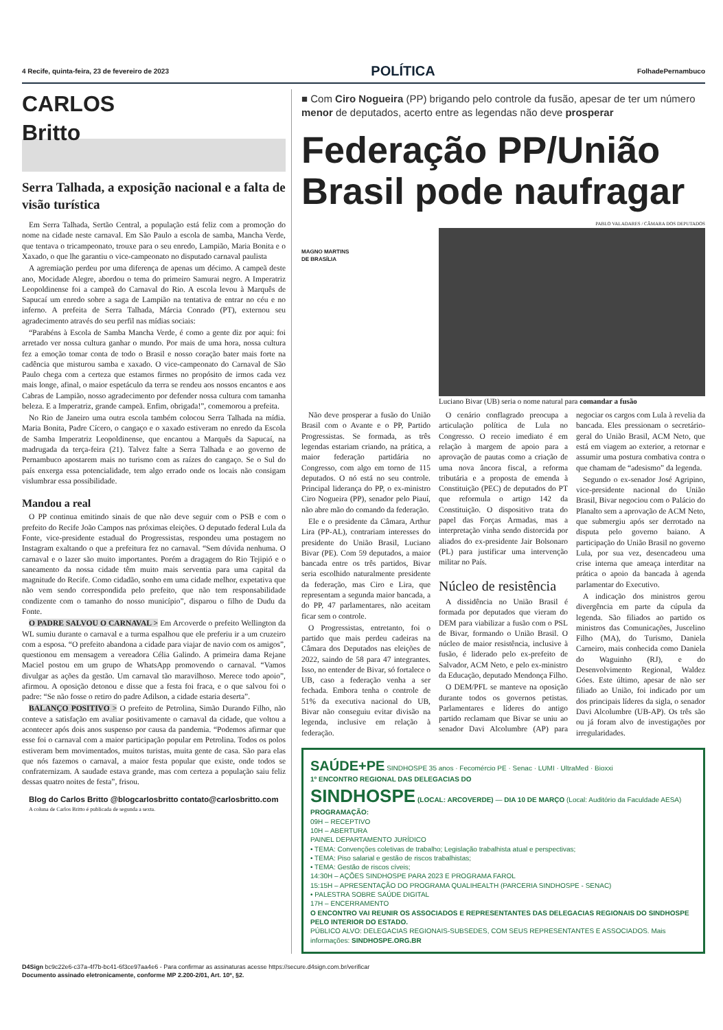4 Recife, quinta-feira, 23 de fevereiro de 2023 POLÍTICA FolhadePernambuco
CARLOS
Britto
Serra Talhada, a exposição nacional e a falta de visão turística
Em Serra Talhada, Sertão Central, a população está feliz com a promoção do nome na cidade neste carnaval. Em São Paulo a escola de samba, Mancha Verde, que tentava o tricampeonato, trouxe para o seu enredo, Lampião, Maria Bonita e o Xaxado, o que lhe garantiu o vice-campeonato no disputado carnaval paulista
A agremiação perdeu por uma diferença de apenas um décimo. A campeã deste ano, Mocidade Alegre, abordou o tema do primeiro Samurai negro. A Imperatriz Leopoldinense foi a campeã do Carnaval do Rio. A escola levou à Marquês de Sapucaí um enredo sobre a saga de Lampião na tentativa de entrar no céu e no inferno. A prefeita de Serra Talhada, Márcia Conrado (PT), externou seu agradecimento através do seu perfil nas mídias sociais:
“Parabéns à Escola de Samba Mancha Verde, é como a gente diz por aqui: foi arretado ver nossa cultura ganhar o mundo. Por mais de uma hora, nossa cultura fez a emoção tomar conta de todo o Brasil e nosso coração bater mais forte na cadência que misturou samba e xaxado. O vice-campeonato do Carnaval de São Paulo chega com a certeza que estamos firmes no propósito de irmos cada vez mais longe, afinal, o maior espetáculo da terra se rendeu aos nossos encantos e aos Cabras de Lampião, nosso agradecimento por defender nossa cultura com tamanha beleza. E a Imperatriz, grande campeã. Enfim, obrigada!”, comemorou a prefeita.
No Rio de Janeiro uma outra escola também colocou Serra Talhada na mídia. Maria Bonita, Padre Cícero, o cangaço e o xaxado estiveram no enredo da Escola de Samba Imperatriz Leopoldinense, que encantou a Marquês da Sapucaí, na madrugada da terça-feira (21). Talvez falte a Serra Talhada e ao governo de Pernambuco apostarem mais no turismo com as raízes do cangaço. Se o Sul do país enxerga essa potencialidade, tem algo errado onde os locais não consigam vislumbrar essa possibilidade.
Mandou a real
O PP continua emitindo sinais de que não deve seguir com o PSB e com o prefeito do Recife João Campos nas próximas eleições. O deputado federal Lula da Fonte, vice-presidente estadual do Progressistas, respondeu uma postagem no Instagram exaltando o que a prefeitura fez no carnaval. “Sem dúvida nenhuma. O carnaval e o lazer são muito importantes. Porém a dragagem do Rio Tejipió e o saneamento da nossa cidade têm muito mais serventia para uma capital da magnitude do Recife. Como cidadão, sonho em uma cidade melhor, expetativa que não vem sendo correspondida pelo prefeito, que não tem responsabilidade condizente com o tamanho do nosso município”, disparou o filho de Dudu da Fonte.
O PADRE SALVOU O CARNAVAL > Em Arcoverde o prefeito Wellington da WL sumiu durante o carnaval e a turma espalhou que ele preferiu ir a um cruzeiro com a esposa. “O prefeito abandona a cidade para viajar de navio com os amigos”, questionou em mensagem a vereadora Célia Galindo. A primeira dama Rejane Maciel postou em um grupo de WhatsApp promovendo o carnaval. “Vamos divulgar as ações da gestão. Um carnaval tão maravilhoso. Merece todo apoio”, afirmou. A oposição detonou e disse que a festa foi fraca, e o que salvou foi o padre: “Se não fosse o retiro do padre Adilson, a cidade estaria deserta”.
BALANÇO POSITIVO > O prefeito de Petrolina, Simão Durando Filho, não conteve a satisfação em avaliar positivamente o carnaval da cidade, que voltou a acontecer após dois anos suspenso por causa da pandemia. “Podemos afirmar que esse foi o carnaval com a maior participação popular em Petrolina. Todos os polos estiveram bem movimentados, muitos turistas, muita gente de casa. São para elas que nós fazemos o carnaval, a maior festa popular que existe, onde todos se confraternizam. A saudade estava grande, mas com certeza a população saiu feliz dessas quatro noites de festa”, frisou.
Blog do Carlos Britto @blogcarlosbritto contato@carlosbritto.com
A coluna de Carlos Britto é publicada de segunda a sexta.
■ Com Ciro Nogueira (PP) brigando pelo controle da fusão, apesar de ter um número menor de deputados, acerto entre as legendas não deve prosperar
Federação PP/União Brasil pode naufragar
MAGNO MARTINS
DE BRASÍLIA
PABLO VALADARES / CÂMARA DOS DEPUTADOS
Luciano Bivar (UB) seria o nome natural para comandar a fusão
Não deve prosperar a fusão do União Brasil com o Avante e o PP, Partido Progressistas. Se formada, as três legendas estariam criando, na prática, a maior federação partidária no Congresso, com algo em torno de 115 deputados. O nó está no seu controle. Principal liderança do PP, o ex-ministro Ciro Nogueira (PP), senador pelo Piauí, não abre mão do comando da federação.
Ele e o presidente da Câmara, Arthur Lira (PP-AL), contrariam interesses do presidente do União Brasil, Luciano Bivar (PE). Com 59 deputados, a maior bancada entre os três partidos, Bivar seria escolhido naturalmente presidente da federação, mas Ciro e Lira, que representam a segunda maior bancada, a do PP, 47 parlamentares, não aceitam ficar sem o controle.
O Progressistas, entretanto, foi o partido que mais perdeu cadeiras na Câmara dos Deputados nas eleições de 2022, saindo de 58 para 47 integrantes. Isso, no entender de Bivar, só fortalece o UB, caso a federação venha a ser fechada. Embora tenha o controle de 51% da executiva nacional do UB, Bivar não conseguiu evitar divisão na legenda, inclusive em relação à federação.
O cenário conflagrado preocupa a articulação política de Lula no Congresso. O receio imediato é em relação à margem de apoio para a aprovação de pautas como a criação de uma nova âncora fiscal, a reforma tributária e a proposta de emenda à Constituição (PEC) de deputados do PT que reformula o artigo 142 da Constituição. O dispositivo trata do papel das Forças Armadas, mas a interpretação vinha sendo distorcida por aliados do ex-presidente Jair Bolsonaro (PL) para justificar uma intervenção militar no País.
Núcleo de resistência
A dissidência no União Brasil é formada por deputados que vieram do DEM para viabilizar a fusão com o PSL de Bivar, formando o União Brasil. O núcleo de maior resistência, inclusive à fusão, é liderado pelo ex-prefeito de Salvador, ACM Neto, e pelo ex-ministro da Educação, deputado Mendonça Filho.
O DEM/PFL se manteve na oposição durante todos os governos petistas. Parlamentares e líderes do antigo partido reclamam que Bivar se uniu ao senador Davi Alcolumbre (AP) para negociar os cargos com Lula à revelia da bancada. Eles pressionam o secretário-geral do União Brasil, ACM Neto, que está em viagem ao exterior, a retornar e assumir uma postura combativa contra o que chamam de “adesismo” da legenda.
Segundo o ex-senador José Agripino, vice-presidente nacional do União Brasil, Bivar negociou com o Palácio do Planalto sem a aprovação de ACM Neto, que submergiu após ser derrotado na disputa pelo governo baiano. A participação do União Brasil no governo Lula, por sua vez, desencadeou uma crise interna que ameaça interditar na prática o apoio da bancada à agenda parlamentar do Executivo.
A indicação dos ministros gerou divergência em parte da cúpula da legenda. São filiados ao partido os ministros das Comunicações, Juscelino Filho (MA), do Turismo, Daniela Carneiro, mais conhecida como Daniela do Waguinho (RJ), e do Desenvolvimento Regional, Waldez Góes. Este último, apesar de não ser filiado ao União, foi indicado por um dos principais líderes da sigla, o senador Davi Alcolumbre (UB-AP). Os três são ou já foram alvo de investigações por irregularidades.
SAÚDE+PE SINDHOSPE 35 anos · Fecomércio PE · Senac · LUMI · UltraMed · Bioxxi
1º ENCONTRO REGIONAL DAS DELEGACIAS DO
SINDHOSPE (LOCAL: ARCOVERDE) — DIA 10 DE MARÇO (Local: Auditório da Faculdade AESA)
PROGRAMAÇÃO:
09H – RECEPTIVO
10H – ABERTURA
PAINEL DEPARTAMENTO JURÍDICO
• TEMA: Convenções coletivas de trabalho; Legislação trabalhista atual e perspectivas;
• TEMA: Piso salarial e gestão de riscos trabalhistas;
• TEMA: Gestão de riscos cíveis;
14:30H – AÇÕES SINDHOSPE PARA 2023 E PROGRAMA FAROL
15:15H – APRESENTAÇÃO DO PROGRAMA QUALIHEALTH (PARCERIA SINDHOSPE - SENAC)
• PALESTRA SOBRE SAÚDE DIGITAL
17H – ENCERRAMENTO
O ENCONTRO VAI REUNIR OS ASSOCIADOS E REPRESENTANTES DAS DELEGACIAS REGIONAIS DO SINDHOSPE PELO INTERIOR DO ESTADO.
PÚBLICO ALVO: DELEGACIAS REGIONAIS-SUBSEDES, COM SEUS REPRESENTANTES E ASSOCIADOS. Mais informações: SINDHOSPE.ORG.BR
D4Sign bc9c22e6-c37a-4f7b-bc41-6f3ce97aa4e6 - Para confirmar as assinaturas acesse https://secure.d4sign.com.br/verificar
Documento assinado eletronicamente, conforme MP 2.200-2/01, Art. 10º, §2.